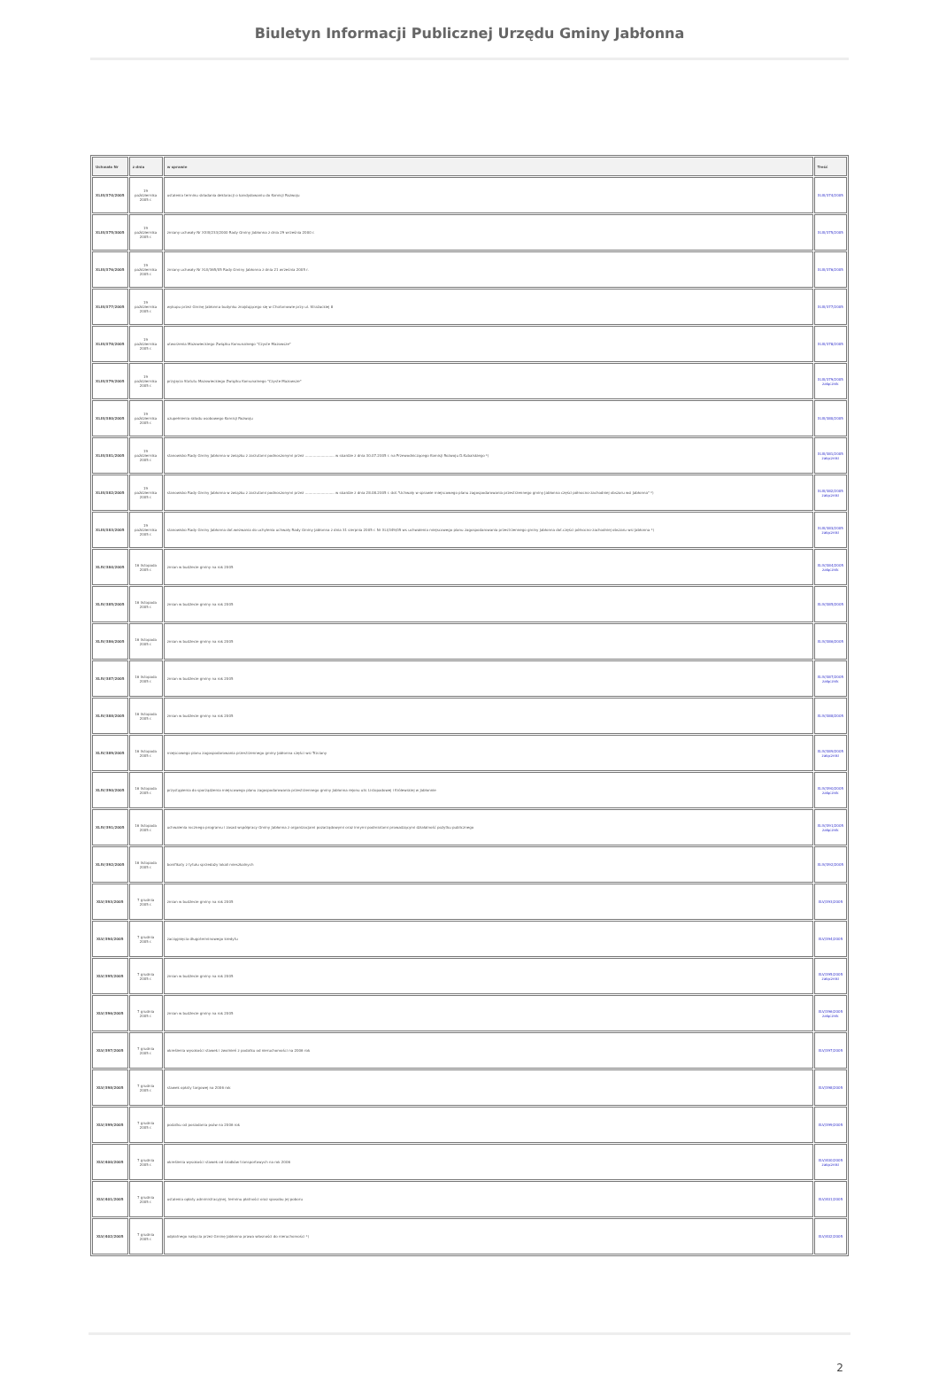Biuletyn Informacji Publicznej Urzędu Gminy Jabłonna
| Uchwała Nr | z dnia | w sprawie | Treść |
| --- | --- | --- | --- |
| XLIII/374/2005 | 19 października 2005 r. | ustalenia terminu składania deklaracji o kandydowaniu do Komisji Rozwoju | XLIII/374/2005 |
| XLIII/375/3005 | 19 października 2005 r. | zmiany uchwały Nr XXIII/233/2000 Rady Gminy Jabłonna z dnia 29 września 2000 r. | XLIII/375/2005 |
| XLIII/376/2005 | 19 października 2005 r. | zmiany uchwały Nr XLII/365/05 Rady Gminy Jabłonna z dnia 21 września 2005 r. | XLIII/376/2005 |
| XLIII/377/2005 | 19 października 2005 r. | wykupu przez Gminę Jabłonna budynku znajdującego się w Chotomowie przy ul. Strażackiej 8 | XLIII/377/2005 |
| XLIII/378/2005 | 19 października 2005 r. | utworzenia Mazowieckiego Związku Komunalnego "Czyste Mazowsze" | XLIII/378/2005 |
| XLIII/379/2005 | 19 października 2005 r. | przyjęcia Statutu Mazowieckiego Związku Komunalnego "Czyste Mazowsze" | XLIII/379/2005 załącznik |
| XLIII/380/2005 | 19 października 2005 r. | uzupełnienia składu osobowego Komisji Rozwoju | XLIII/380/2005 |
| XLIII/381/2005 | 19 października 2005 r. | stanowisko Rady Gminy Jabłonna w związku z zarzutami podnoszonymi przez .......................... w skardze z dnia 30.07.2005 r. na Przewodniczącego Komisji Rozwoju D.Kubalskiego *) | XLIII/381/2005 załączniki |
| XLIII/382/2005 | 19 października 2005 r. | stanowisko Rady Gminy Jabłonna w związku z zarzutami podnoszonymi przez .......................... w skardze z dnia 28.08.2005 r. dot."Uchwały w sprawie miejscowego planu zagospodarowania przestrzennego gminy Jabłonna części północno-zachodniej obszaru wsi Jabłonna" *) | XLIII/382/2005 załączniki |
| XLIII/383/2005 | 19 października 2005 r. | stanowisko Rady Gminy Jabłonna dot.wezwania do uchylenia uchwały Rady Gminy Jabłonna z dnia 31 sierpnia 2005 r. Nr XLI/349/05 ws uchwalenia miejscowego planu zagospodarowania przestrzennego gminy Jabłonna dot.części północno-zachodniej obszaru wsi Jabłonna *) | XLIII/383/2005 załączniki |
| XLIV/384/2005 | 16 listopada 2005 r. | zmian w budżecie gminy na rok 2005 | XLIV/384/2005 załącznik |
| XLIV/385/2005 | 16 listopada 2005 r. | zmian w budżecie gminy na rok 2005 | XLIV/385/2005 |
| XLIV/386/2005 | 16 listopada 2005 r. | zmian w budżecie gminy na rok 2005 | XLIV/386/2005 |
| XLIV/387/2005 | 16 listopada 2005 r. | zmian w budżecie gminy na rok 2005 | XLIV/387/2005 załącznik |
| XLIV/388/2005 | 16 listopada 2005 r. | zmian w budżecie gminy na rok 2005 | XLIV/388/2005 |
| XLIV/389/2005 | 16 listopada 2005 r. | miejscowego planu zagospodarowania przestrzennego gminy Jabłonna części wsi Trzciany | XLIV/389/2005 załączniki |
| XLIV/390/2005 | 16 listopada 2005 r. | przystąpienia do sporządzenia miejscowego planu zagospodarowania przestrzennego gminy Jabłonna rejonu ulic Listopadowej i Królewskiej w Jabłonnie | XLIV/390/2005 załącznik |
| XLIV/391/2005 | 16 listopada 2005 r. | uchwalenia rocznego programu i zasad współpracy Gminy Jabłonna z organizacjami pozarządowymi oraz innymi podmiotami prowadzącymi działalność pożytku publicznego | XLIV/391/2005 załącznik |
| XLIV/392/2005 | 16 listopada 2005 r. | bonifikaty z tytułu sprzedaży lokali mieszkalnych | XLIV/392/2005 |
| XLV/393/2005 | 7 grudnia 2005 r. | zmian w budżecie gminy na rok 2005 | XLV/393/2005 |
| XLV/394/2005 | 7 grudnia 2005 r. | zaciągnięcia długoterminowego kredytu | XLV/394/2005 |
| XLV/395/2005 | 7 grudnia 2005 r. | zmian w budżecie gminy na rok 2005 | XLV/395/2005 załączniki |
| XLV/396/2005 | 7 grudnia 2005 r. | zmian w budżecie gminy na rok 2005 | XLV/396/2005 załącznik |
| XLV/397/2005 | 7 grudnia 2005 r. | określenia wysokości stawek i zwolnień z podatku od nieruchomości na 2006 rok | XLV/397/2005 |
| XLV/398/2005 | 7 grudnia 2005 r. | stawek opłaty targowej na 2006 rok | XLV/398/2005 |
| XLV/399/2005 | 7 grudnia 2005 r. | podatku od posiadania psów na 2006 rok | XLV/399/2005 |
| XLV/400/2005 | 7 grudnia 2005 r. | określenia wysokości stawek od środków transportowych na rok 2006 | XLV/400/2005 załączniki |
| XLV/401/2005 | 7 grudnia 2005 r. | ustalenia opłaty administracyjnej, terminu płatności oraz sposobu jej poboru | XLV/401/2005 |
| XLV/402/2005 | 7 grudnia 2005 r. | odpłatnego nabycia przez Gminę Jabłonna prawa własności do nieruchomości *) | XLV/402/2005 |
2